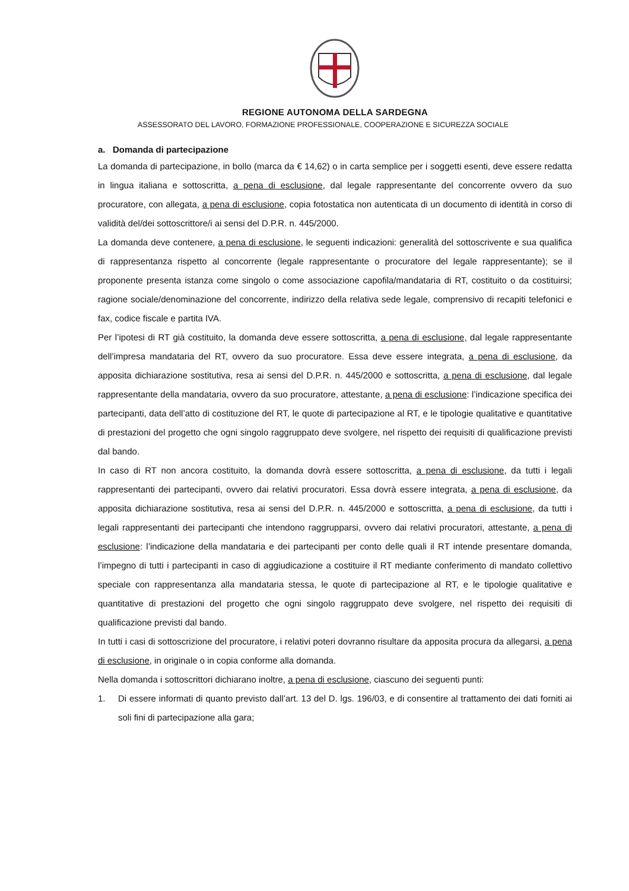REGIONE AUTONOMA DELLA SARDEGNA
ASSESSORATO DEL LAVORO, FORMAZIONE PROFESSIONALE, COOPERAZIONE E SICUREZZA SOCIALE
a. Domanda di partecipazione
La domanda di partecipazione, in bollo (marca da € 14,62) o in carta semplice per i soggetti esenti, deve essere redatta in lingua italiana e sottoscritta, a pena di esclusione, dal legale rappresentante del concorrente ovvero da suo procuratore, con allegata, a pena di esclusione, copia fotostatica non autenticata di un documento di identità in corso di validità del/dei sottoscrittore/i ai sensi del D.P.R. n. 445/2000.
La domanda deve contenere, a pena di esclusione, le seguenti indicazioni: generalità del sottoscrivente e sua qualifica di rappresentanza rispetto al concorrente (legale rappresentante o procuratore del legale rappresentante); se il proponente presenta istanza come singolo o come associazione capofila/mandataria di RT, costituito o da costituirsi; ragione sociale/denominazione del concorrente, indirizzo della relativa sede legale, comprensivo di recapiti telefonici e fax, codice fiscale e partita IVA.
Per l’ipotesi di RT già costituito, la domanda deve essere sottoscritta, a pena di esclusione, dal legale rappresentante dell’impresa mandataria del RT, ovvero da suo procuratore. Essa deve essere integrata, a pena di esclusione, da apposita dichiarazione sostitutiva, resa ai sensi del D.P.R. n. 445/2000 e sottoscritta, a pena di esclusione, dal legale rappresentante della mandataria, ovvero da suo procuratore, attestante, a pena di esclusione: l’indicazione specifica dei partecipanti, data dell’atto di costituzione del RT, le quote di partecipazione al RT, e le tipologie qualitative e quantitative di prestazioni del progetto che ogni singolo raggruppato deve svolgere, nel rispetto dei requisiti di qualificazione previsti dal bando.
In caso di RT non ancora costituito, la domanda dovrà essere sottoscritta, a pena di esclusione, da tutti i legali rappresentanti dei partecipanti, ovvero dai relativi procuratori. Essa dovrà essere integrata, a pena di esclusione, da apposita dichiarazione sostitutiva, resa ai sensi del D.P.R. n. 445/2000 e sottoscritta, a pena di esclusione, da tutti i legali rappresentanti dei partecipanti che intendono raggrupparsi, ovvero dai relativi procuratori, attestante, a pena di esclusione: l’indicazione della mandataria e dei partecipanti per conto delle quali il RT intende presentare domanda, l’impegno di tutti i partecipanti in caso di aggiudicazione a costituire il RT mediante conferimento di mandato collettivo speciale con rappresentanza alla mandataria stessa, le quote di partecipazione al RT, e le tipologie qualitative e quantitative di prestazioni del progetto che ogni singolo raggruppato deve svolgere, nel rispetto dei requisiti di qualificazione previsti dal bando.
In tutti i casi di sottoscrizione del procuratore, i relativi poteri dovranno risultare da apposita procura da allegarsi, a pena di esclusione, in originale o in copia conforme alla domanda.
Nella domanda i sottoscrittori dichiarano inoltre, a pena di esclusione, ciascuno dei seguenti punti:
1. Di essere informati di quanto previsto dall’art. 13 del D. lgs. 196/03, e di consentire al trattamento dei dati forniti ai soli fini di partecipazione alla gara;